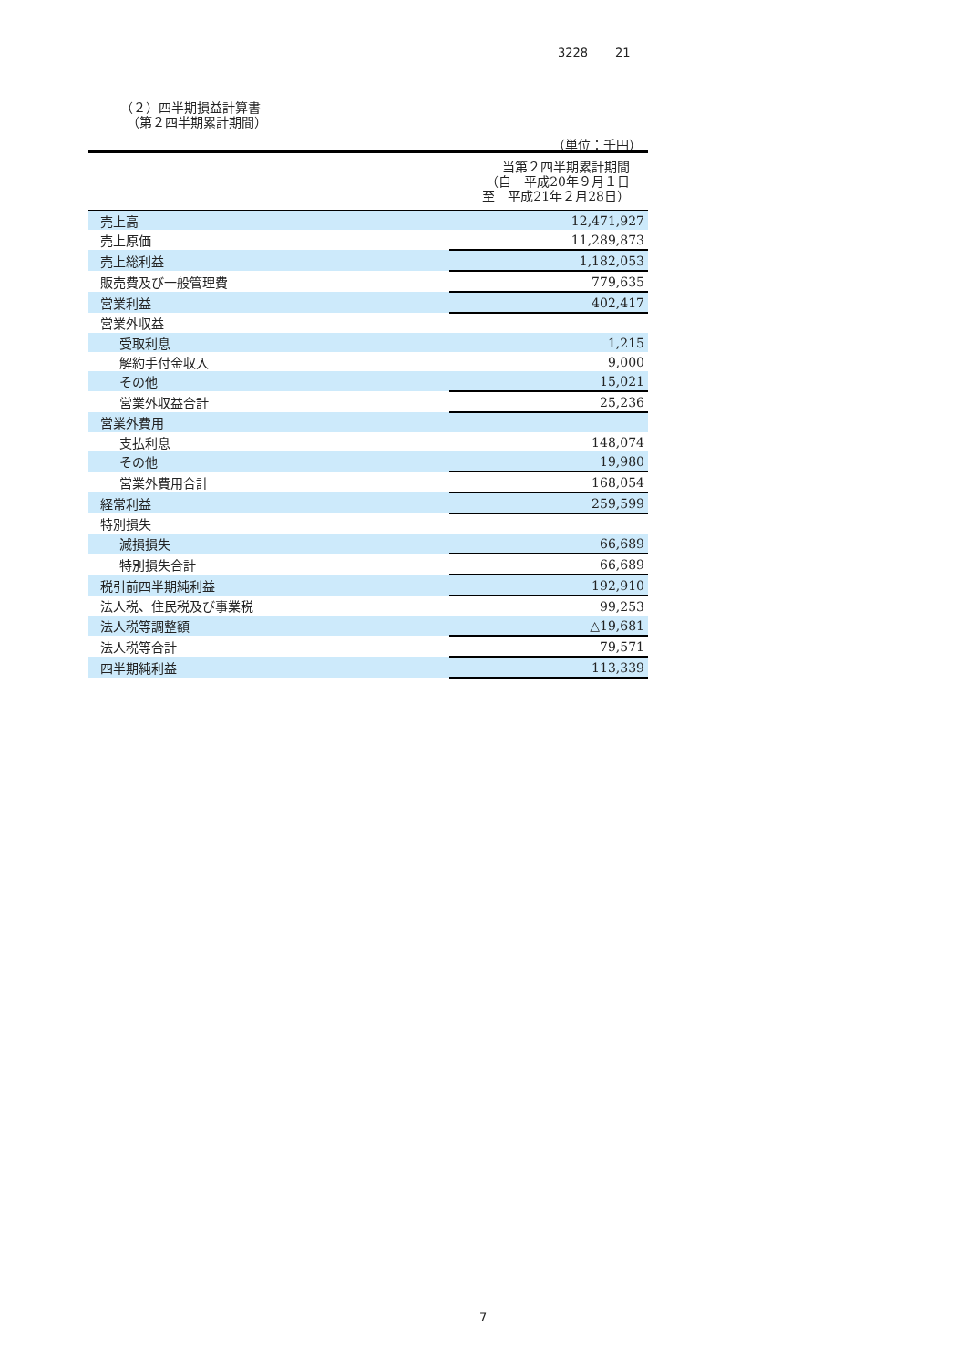3228 21
（２）四半期損益計算書
　（第２四半期累計期間）
（単位：千円）
| | 当第２四半期累計期間 （自 平成20年９月１日 至 平成21年２月28日） |
| --- | --- |
| 売上高 | 12,471,927 |
| 売上原価 | 11,289,873 |
| 売上総利益 | 1,182,053 |
| 販売費及び一般管理費 | 779,635 |
| 営業利益 | 402,417 |
| 営業外収益 | |
| 受取利息 | 1,215 |
| 解約手付金収入 | 9,000 |
| その他 | 15,021 |
| 営業外収益合計 | 25,236 |
| 営業外費用 | |
| 支払利息 | 148,074 |
| その他 | 19,980 |
| 営業外費用合計 | 168,054 |
| 経常利益 | 259,599 |
| 特別損失 | |
| 減損損失 | 66,689 |
| 特別損失合計 | 66,689 |
| 税引前四半期純利益 | 192,910 |
| 法人税、住民税及び事業税 | 99,253 |
| 法人税等調整額 | △19,681 |
| 法人税等合計 | 79,571 |
| 四半期純利益 | 113,339 |
7